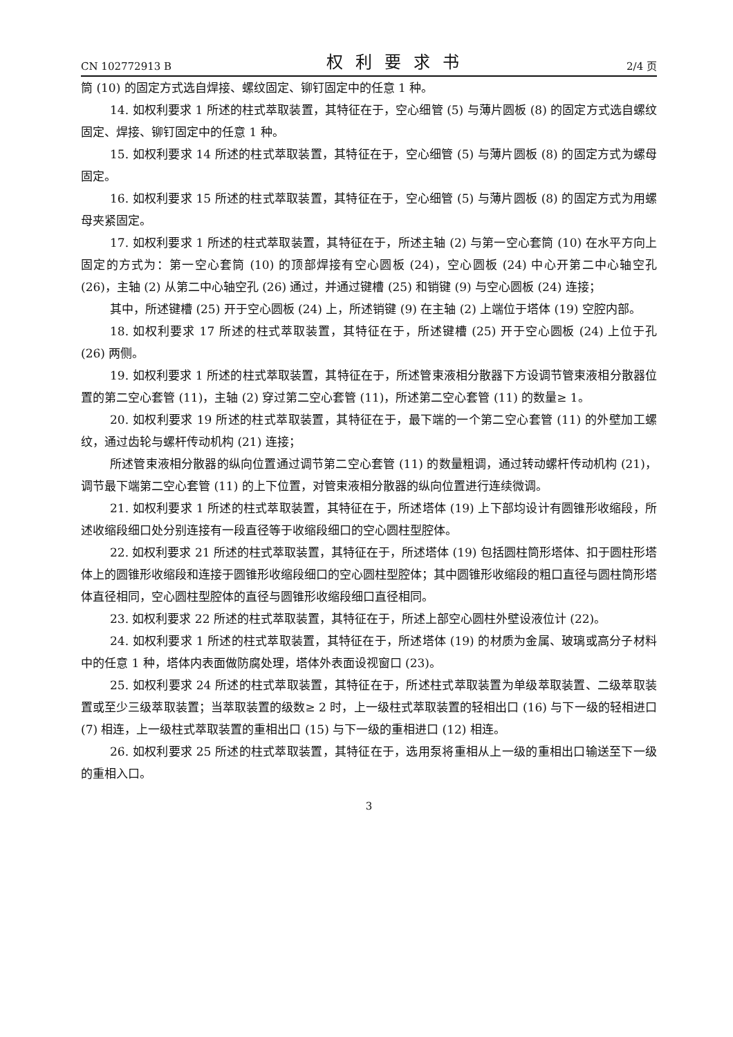CN 102772913 B 权利要求书 2/4 页
筒 (10) 的固定方式选自焊接、螺纹固定、铆钉固定中的任意 1 种。
14. 如权利要求 1 所述的柱式萃取装置，其特征在于，空心细管 (5) 与薄片圆板 (8) 的固定方式选自螺纹固定、焊接、铆钉固定中的任意 1 种。
15. 如权利要求 14 所述的柱式萃取装置，其特征在于，空心细管 (5) 与薄片圆板 (8) 的固定方式为螺母固定。
16. 如权利要求 15 所述的柱式萃取装置，其特征在于，空心细管 (5) 与薄片圆板 (8) 的固定方式为用螺母夹紧固定。
17. 如权利要求 1 所述的柱式萃取装置，其特征在于，所述主轴 (2) 与第一空心套筒 (10) 在水平方向上固定的方式为：第一空心套筒 (10) 的顶部焊接有空心圆板 (24)，空心圆板 (24) 中心开第二中心轴空孔 (26)，主轴 (2) 从第二中心轴空孔 (26) 通过，并通过键槽 (25) 和销键 (9) 与空心圆板 (24) 连接；
其中，所述键槽 (25) 开于空心圆板 (24) 上，所述销键 (9) 在主轴 (2) 上端位于塔体 (19) 空腔内部。
18. 如权利要求 17 所述的柱式萃取装置，其特征在于，所述键槽 (25) 开于空心圆板 (24) 上位于孔 (26) 两侧。
19. 如权利要求 1 所述的柱式萃取装置，其特征在于，所述管束液相分散器下方设调节管束液相分散器位置的第二空心套管 (11)，主轴 (2) 穿过第二空心套管 (11)，所述第二空心套管 (11) 的数量≥ 1。
20. 如权利要求 19 所述的柱式萃取装置，其特征在于，最下端的一个第二空心套管 (11) 的外壁加工螺纹，通过齿轮与螺杆传动机构 (21) 连接；
所述管束液相分散器的纵向位置通过调节第二空心套管 (11) 的数量粗调，通过转动螺杆传动机构 (21)，调节最下端第二空心套管 (11) 的上下位置，对管束液相分散器的纵向位置进行连续微调。
21. 如权利要求 1 所述的柱式萃取装置，其特征在于，所述塔体 (19) 上下部均设计有圆锥形收缩段，所述收缩段细口处分别连接有一段直径等于收缩段细口的空心圆柱型腔体。
22. 如权利要求 21 所述的柱式萃取装置，其特征在于，所述塔体 (19) 包括圆柱筒形塔体、扣于圆柱形塔体上的圆锥形收缩段和连接于圆锥形收缩段细口的空心圆柱型腔体；其中圆锥形收缩段的粗口直径与圆柱筒形塔体直径相同，空心圆柱型腔体的直径与圆锥形收缩段细口直径相同。
23. 如权利要求 22 所述的柱式萃取装置，其特征在于，所述上部空心圆柱外壁设液位计 (22)。
24. 如权利要求 1 所述的柱式萃取装置，其特征在于，所述塔体 (19) 的材质为金属、玻璃或高分子材料中的任意 1 种，塔体内表面做防腐处理，塔体外表面设视窗口 (23)。
25. 如权利要求 24 所述的柱式萃取装置，其特征在于，所述柱式萃取装置为单级萃取装置、二级萃取装置或至少三级萃取装置；当萃取装置的级数≥ 2 时，上一级柱式萃取装置的轻相出口 (16) 与下一级的轻相进口 (7) 相连，上一级柱式萃取装置的重相出口 (15) 与下一级的重相进口 (12) 相连。
26. 如权利要求 25 所述的柱式萃取装置，其特征在于，选用泵将重相从上一级的重相出口输送至下一级的重相入口。
3